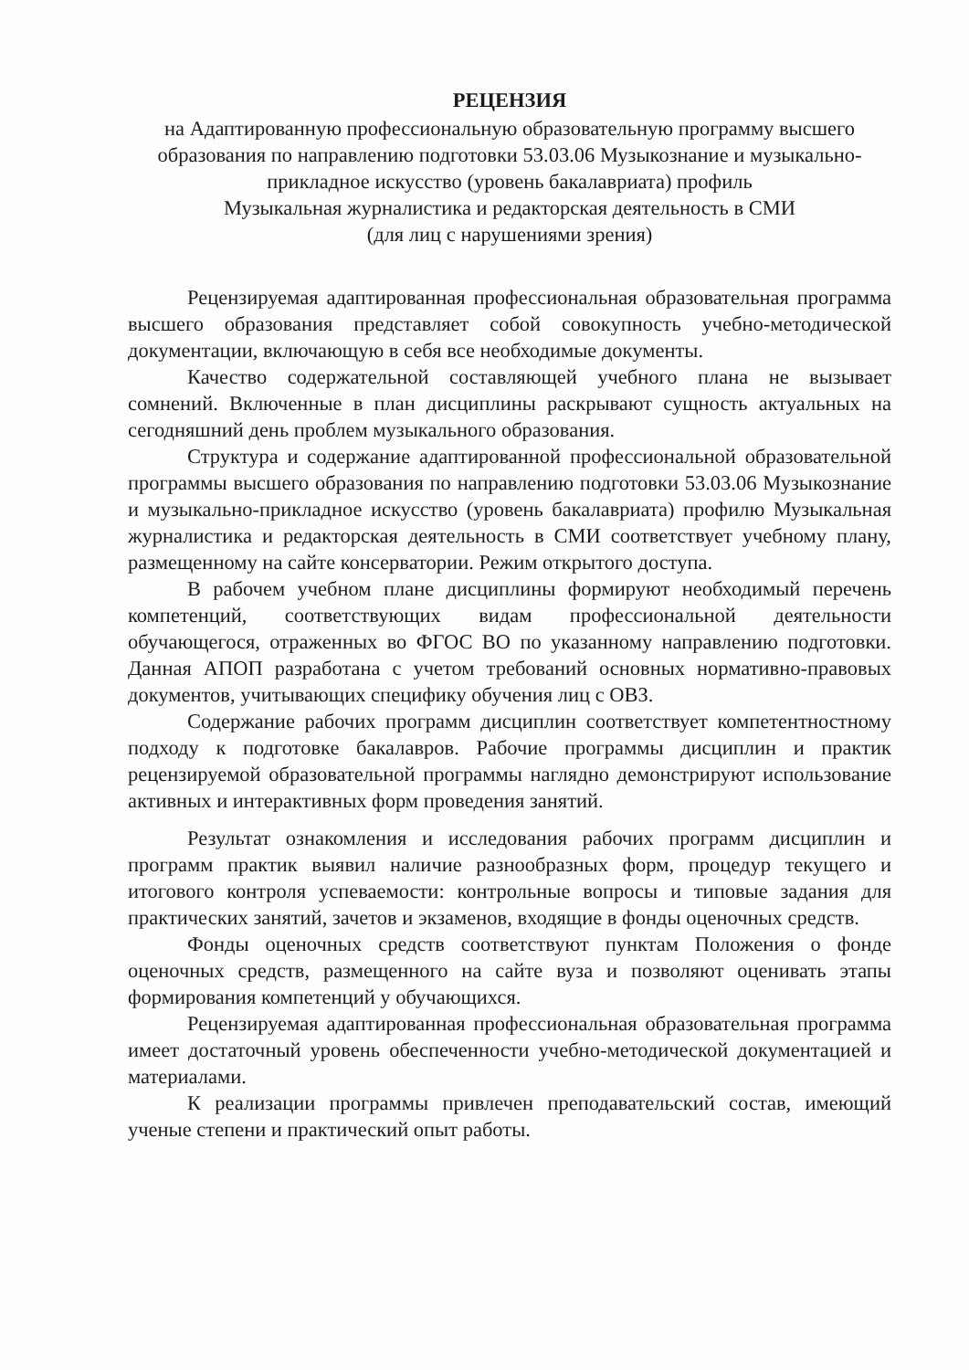РЕЦЕНЗИЯ
на Адаптированную профессиональную образовательную программу высшего образования по направлению подготовки 53.03.06 Музыкознание и музыкально-прикладное искусство (уровень бакалавриата) профиль
Музыкальная журналистика и редакторская деятельность в СМИ
(для лиц с нарушениями зрения)
Рецензируемая адаптированная профессиональная образовательная программа высшего образования представляет собой совокупность учебно-методической документации, включающую в себя все необходимые документы.
Качество содержательной составляющей учебного плана не вызывает сомнений. Включенные в план дисциплины раскрывают сущность актуальных на сегодняшний день проблем музыкального образования.
Структура и содержание адаптированной профессиональной образовательной программы высшего образования по направлению подготовки 53.03.06 Музыкознание и музыкально-прикладное искусство (уровень бакалавриата) профилю Музыкальная журналистика и редакторская деятельность в СМИ соответствует учебному плану, размещенному на сайте консерватории. Режим открытого доступа.
В рабочем учебном плане дисциплины формируют необходимый перечень компетенций, соответствующих видам профессиональной деятельности обучающегося, отраженных во ФГОС ВО по указанному направлению подготовки. Данная АПОП разработана с учетом требований основных нормативно-правовых документов, учитывающих специфику обучения лиц с ОВЗ.
Содержание рабочих программ дисциплин соответствует компетентностному подходу к подготовке бакалавров. Рабочие программы дисциплин и практик рецензируемой образовательной программы наглядно демонстрируют использование активных и интерактивных форм проведения занятий.
Результат ознакомления и исследования рабочих программ дисциплин и программ практик выявил наличие разнообразных форм, процедур текущего и итогового контроля успеваемости: контрольные вопросы и типовые задания для практических занятий, зачетов и экзаменов, входящие в фонды оценочных средств.
Фонды оценочных средств соответствуют пунктам Положения о фонде оценочных средств, размещенного на сайте вуза и позволяют оценивать этапы формирования компетенций у обучающихся.
Рецензируемая адаптированная профессиональная образовательная программа имеет достаточный уровень обеспеченности учебно-методической документацией и материалами.
К реализации программы привлечен преподавательский состав, имеющий ученые степени и практический опыт работы.